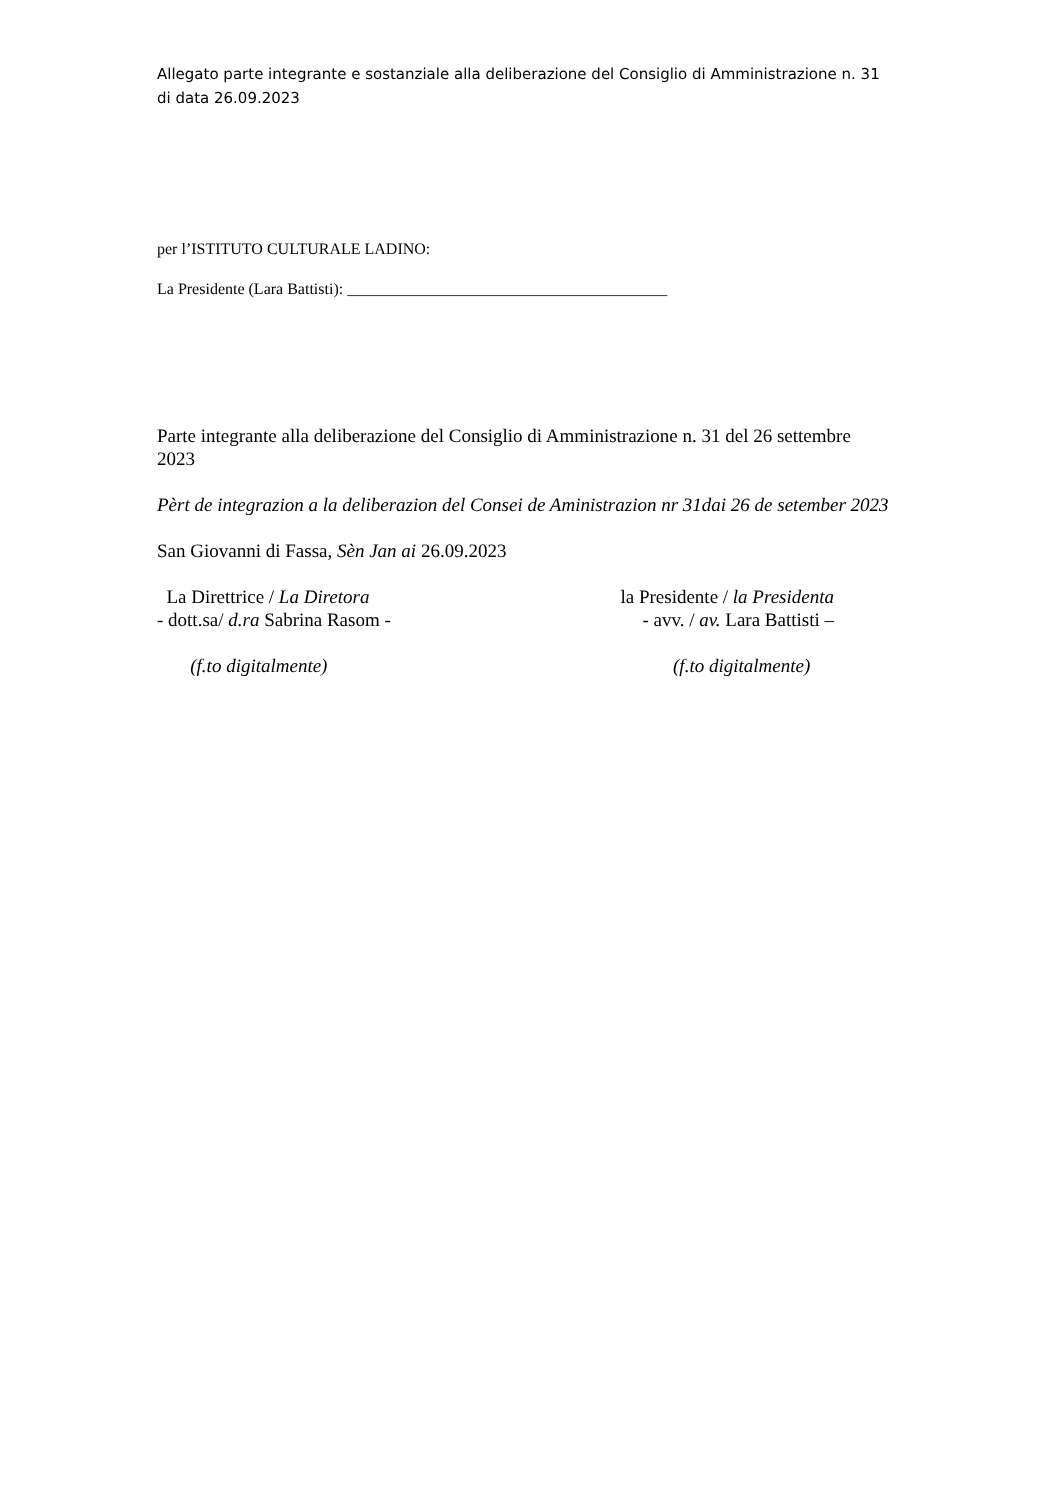Allegato parte integrante e sostanziale alla deliberazione del Consiglio di Amministrazione n. 31 di data 26.09.2023
per l’ISTITUTO CULTURALE LADINO:
La Presidente (Lara Battisti): ________________________________________
Parte integrante alla deliberazione del Consiglio di Amministrazione n. 31 del 26 settembre 2023
Pèrt de integrazion a la deliberazion del Consei de Aministrazion nr 31dai 26 de setember 2023
San Giovanni di Fassa, Sèn Jan ai 26.09.2023
La Direttrice / La Diretora
- dott.sa/ d.ra Sabrina Rasom -
(f.to digitalmente)
la Presidente / la Presidenta
- avv. / av. Lara Battisti –
(f.to digitalmente)